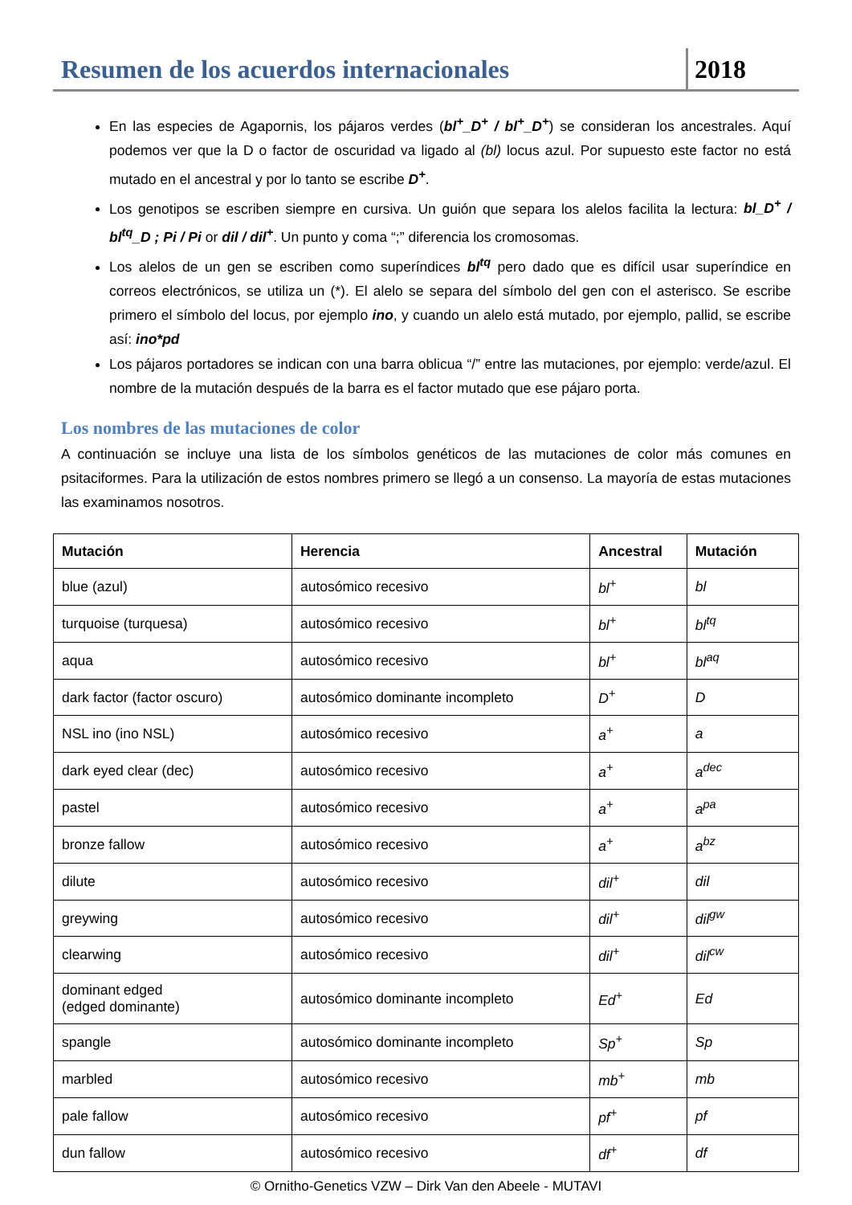Resumen de los acuerdos internacionales
2018
En las especies de Agapornis, los pájaros verdes (bl<sup>+</sup>_D<sup>+</sup> / bl<sup>+</sup>_D<sup>+</sup>) se consideran los ancestrales. Aquí podemos ver que la D o factor de oscuridad va ligado al (bl) locus azul. Por supuesto este factor no está mutado en el ancestral y por lo tanto se escribe D<sup>+</sup>.
Los genotipos se escriben siempre en cursiva. Un guión que separa los alelos facilita la lectura: bl_D<sup>+</sup> / bl<sup>tq</sup>_D ; Pi / Pi or dil / dil<sup>+</sup>. Un punto y coma “;” diferencia los cromosomas.
Los alelos de un gen se escriben como superíndices bl<sup>tq</sup> pero dado que es difícil usar superíndice en correos electrónicos, se utiliza un (*). El alelo se separa del símbolo del gen con el asterisco. Se escribe primero el símbolo del locus, por ejemplo ino, y cuando un alelo está mutado, por ejemplo, pallid, se escribe así: ino*pd
Los pájaros portadores se indican con una barra oblicua “/” entre las mutaciones, por ejemplo: verde/azul. El nombre de la mutación después de la barra es el factor mutado que ese pájaro porta.
Los nombres de las mutaciones de color
A continuación se incluye una lista de los símbolos genéticos de las mutaciones de color más comunes en psitaciformes. Para la utilización de estos nombres primero se llegó a un consenso. La mayoría de estas mutaciones las examinamos nosotros.
| Mutación | Herencia | Ancestral | Mutación |
| --- | --- | --- | --- |
| blue (azul) | autosómico recesivo | bl<sup>+</sup> | bl |
| turquoise (turquesa) | autosómico recesivo | bl<sup>+</sup> | bl<sup>tq</sup> |
| aqua | autosómico recesivo | bl<sup>+</sup> | bl<sup>aq</sup> |
| dark factor (factor oscuro) | autosómico dominante incompleto | D<sup>+</sup> | D |
| NSL ino (ino NSL) | autosómico recesivo | a<sup>+</sup> | a |
| dark eyed clear (dec) | autosómico recesivo | a<sup>+</sup> | a<sup>dec</sup> |
| pastel | autosómico recesivo | a<sup>+</sup> | a<sup>pa</sup> |
| bronze fallow | autosómico recesivo | a<sup>+</sup> | a<sup>bz</sup> |
| dilute | autosómico recesivo | dil<sup>+</sup> | dil |
| greywing | autosómico recesivo | dil<sup>+</sup> | dil<sup>gw</sup> |
| clearwing | autosómico recesivo | dil<sup>+</sup> | dil<sup>cw</sup> |
| dominant edged (edged dominante) | autosómico dominante incompleto | Ed<sup>+</sup> | Ed |
| spangle | autosómico dominante incompleto | Sp<sup>+</sup> | Sp |
| marbled | autosómico recesivo | mb<sup>+</sup> | mb |
| pale fallow | autosómico recesivo | pf<sup>+</sup> | pf |
| dun fallow | autosómico recesivo | df<sup>+</sup> | df |
© Ornitho-Genetics VZW – Dirk Van den Abeele - MUTAVI